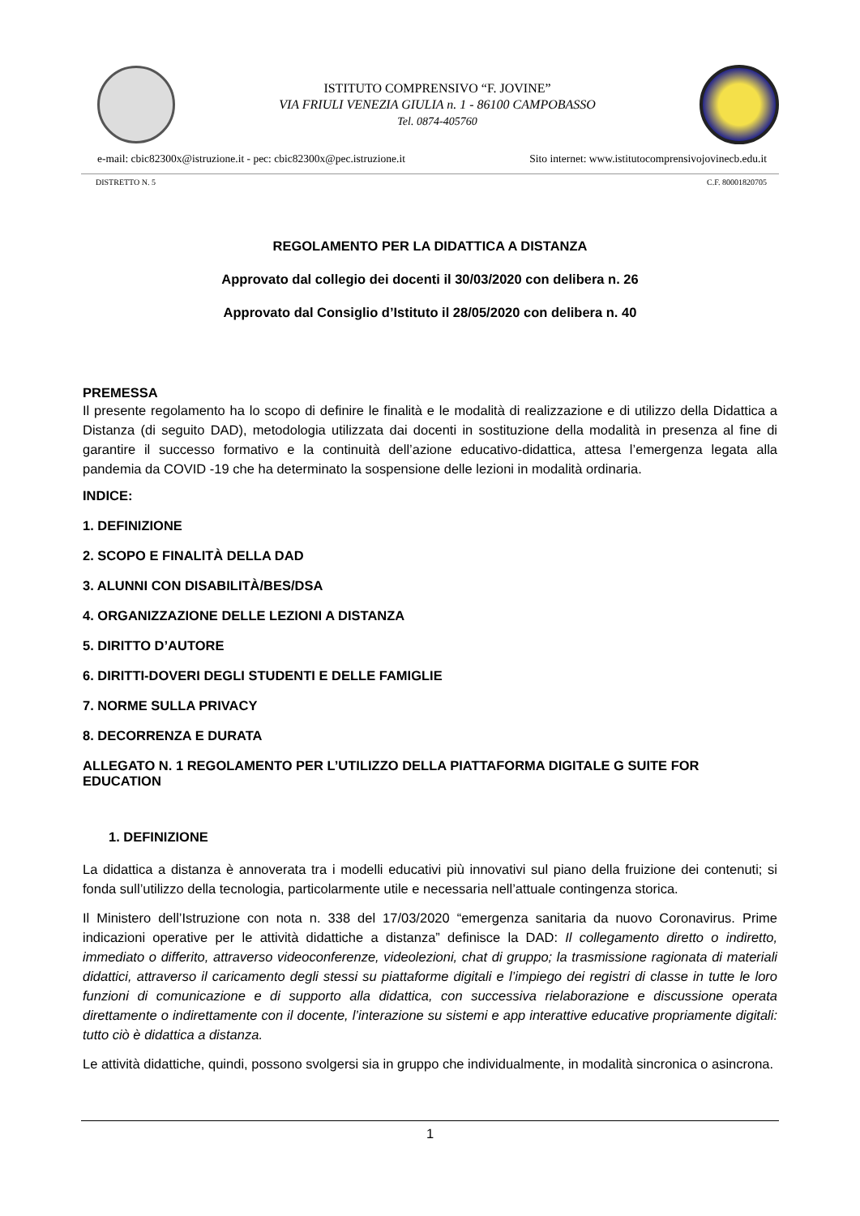ISTITUTO COMPRENSIVO “F. JOVINE”
VIA FRIULI VENEZIA GIULIA n. 1 - 86100 CAMPOBASSO
Tel. 0874-405760
e-mail: cbic82300x@istruzione.it - pec: cbic82300x@pec.istruzione.it Sito internet: www.istitutocomprensivojovinecb.edu.it
DISTRETTO N. 5 C.F. 80001820705
REGOLAMENTO PER LA DIDATTICA A DISTANZA
Approvato dal collegio dei docenti il 30/03/2020 con delibera n. 26
Approvato dal Consiglio d’Istituto il 28/05/2020 con delibera n. 40
PREMESSA
Il presente regolamento ha lo scopo di definire le finalità e le modalità di realizzazione e di utilizzo della Didattica a Distanza (di seguito DAD), metodologia utilizzata dai docenti in sostituzione della modalità in presenza al fine di garantire il successo formativo e la continuità dell’azione educativo-didattica, attesa l’emergenza legata alla pandemia da COVID -19 che ha determinato la sospensione delle lezioni in modalità ordinaria.
INDICE:
1. DEFINIZIONE
2. SCOPO E FINALITÀ DELLA DAD
3. ALUNNI CON DISABILITÀ/BES/DSA
4. ORGANIZZAZIONE DELLE LEZIONI A DISTANZA
5. DIRITTO D’AUTORE
6. DIRITTI-DOVERI DEGLI STUDENTI E DELLE FAMIGLIE
7. NORME SULLA PRIVACY
8. DECORRENZA E DURATA
ALLEGATO N. 1 REGOLAMENTO PER L’UTILIZZO DELLA PIATTAFORMA DIGITALE G SUITE FOR EDUCATION
1. DEFINIZIONE
La didattica a distanza è annoverata tra i modelli educativi più innovativi sul piano della fruizione dei contenuti; si fonda sull’utilizzo della tecnologia, particolarmente utile e necessaria nell’attuale contingenza storica.
Il Ministero dell’Istruzione con nota n. 338 del 17/03/2020 “emergenza sanitaria da nuovo Coronavirus. Prime indicazioni operative per le attività didattiche a distanza” definisce la DAD: Il collegamento diretto o indiretto, immediato o differito, attraverso videoconferenze, videolezioni, chat di gruppo; la trasmissione ragionata di materiali didattici, attraverso il caricamento degli stessi su piattaforme digitali e l’impiego dei registri di classe in tutte le loro funzioni di comunicazione e di supporto alla didattica, con successiva rielaborazione e discussione operata direttamente o indirettamente con il docente, l’interazione su sistemi e app interattive educative propriamente digitali: tutto ciò è didattica a distanza.
Le attività didattiche, quindi, possono svolgersi sia in gruppo che individualmente, in modalità sincronica o asincrona.
1